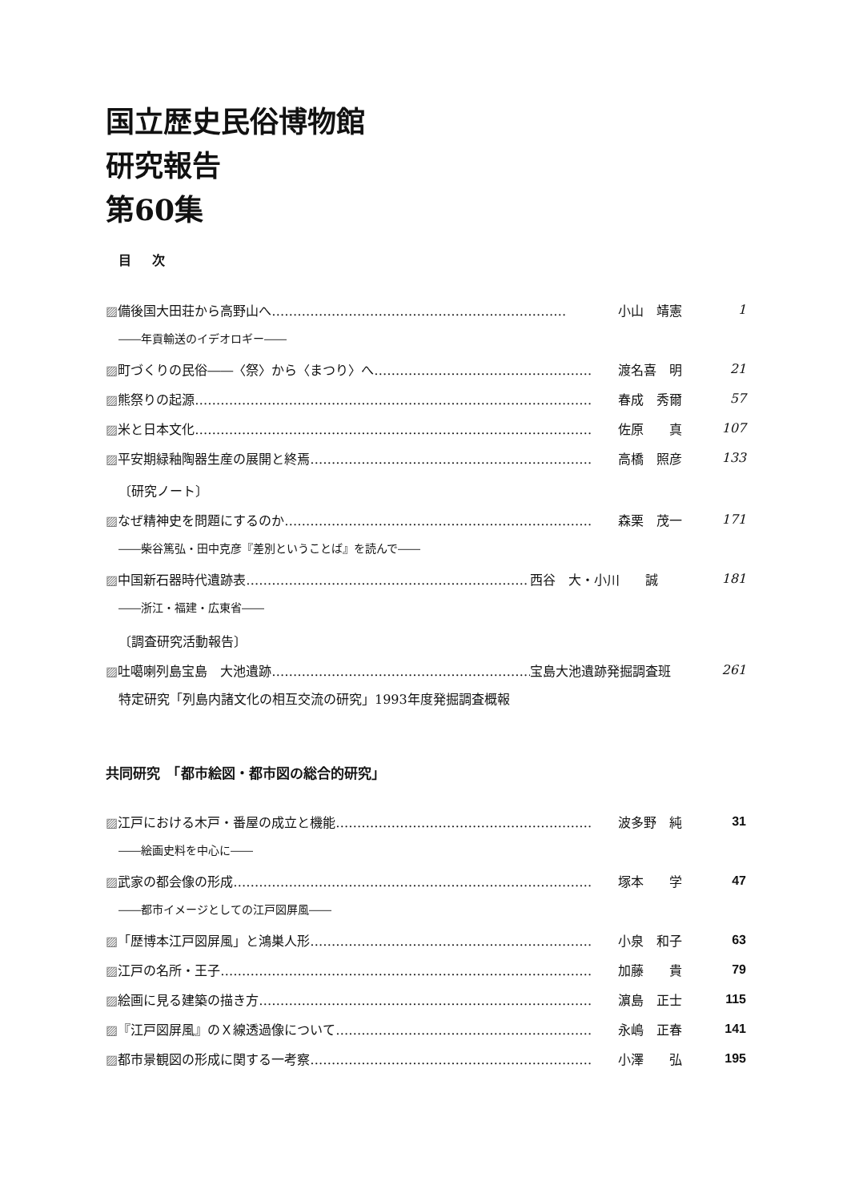国立歴史民俗博物館
研究報告
第60集
目 次
▨備後国大田荘から高野山へ…………………………………………………………… 小山　靖憲 1
――年貢輸送のイデオロギー――
▨町づくりの民俗――〈祭〉から〈まつり〉へ…………………………………………… 渡名喜　明 21
▨熊祭りの起源………………………………………………………………………………… 春成　秀爾 57
▨米と日本文化………………………………………………………………………………… 佐原　　真 107
▨平安期緑釉陶器生産の展開と終焉………………………………………………………… 高橋　照彦 133
〔研究ノート〕
▨なぜ精神史を問題にするのか……………………………………………………………… 森栗　茂一 171
――柴谷篤弘・田中克彦『差別ということば』を読んで――
▨中国新石器時代遺跡表………………………………………………………… 西谷　大・小川　　誠 181
――浙江・福建・広東省――
〔調査研究活動報告〕
▨吐噶喇列島宝島　大池遺跡……………………………………………………… 宝島大池遺跡発掘調査班 261
特定研究「列島内諸文化の相互交流の研究」1993年度発掘調査概報
共同研究　「都市絵図・都市図の総合的研究」
▨江戸における木戸・番屋の成立と機能…………………………………………………… 波多野　純 31
――絵画史料を中心に――
▨武家の都会像の形成………………………………………………………………………… 塚本　　学 47
――都市イメージとしての江戸図屏風――
▨「歴博本江戸図屏風」と鴻巣人形………………………………………………………… 小泉　和子 63
▨江戸の名所・王子…………………………………………………………………………… 加藤　　貴 79
▨絵画に見る建築の描き方…………………………………………………………………… 濵島　正士 115
▨『江戸図屏風』のＸ線透過像について…………………………………………………… 永嶋　正春 141
▨都市景観図の形成に関する一考察………………………………………………………… 小澤　　弘 195